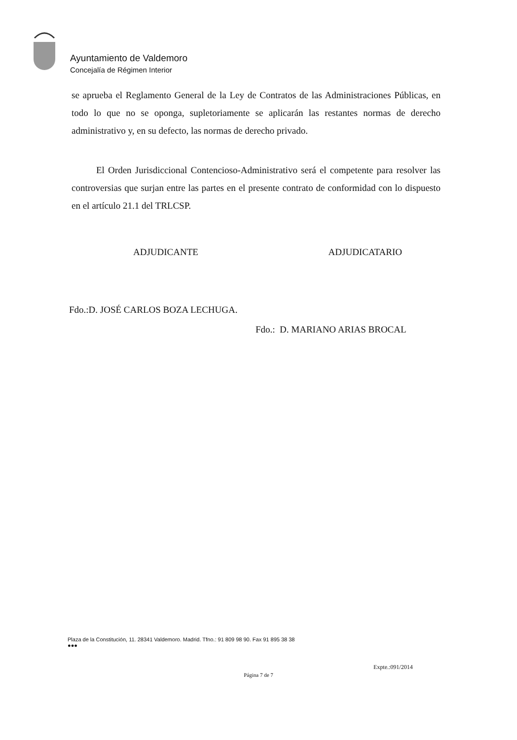Ayuntamiento de Valdemoro
Concejalía de Régimen Interior
se aprueba el Reglamento General de la Ley de Contratos de las Administraciones Públicas, en todo lo que no se oponga, supletoriamente se aplicarán las restantes normas de derecho administrativo y, en su defecto, las normas de derecho privado.
El Orden Jurisdiccional Contencioso-Administrativo será el competente para resolver las controversias que surjan entre las partes en el presente contrato de conformidad con lo dispuesto en el artículo 21.1 del TRLCSP.
ADJUDICANTE ADJUDICATARIO
Fdo.:D. JOSÉ CARLOS BOZA LECHUGA.
Fdo.: D. MARIANO ARIAS BROCAL
Plaza de la Constitución, 11. 28341 Valdemoro. Madrid. Tfno.: 91 809 98 90. Fax 91 895 38 38
●●●
Expte.:091/2014
Página 7 de 7